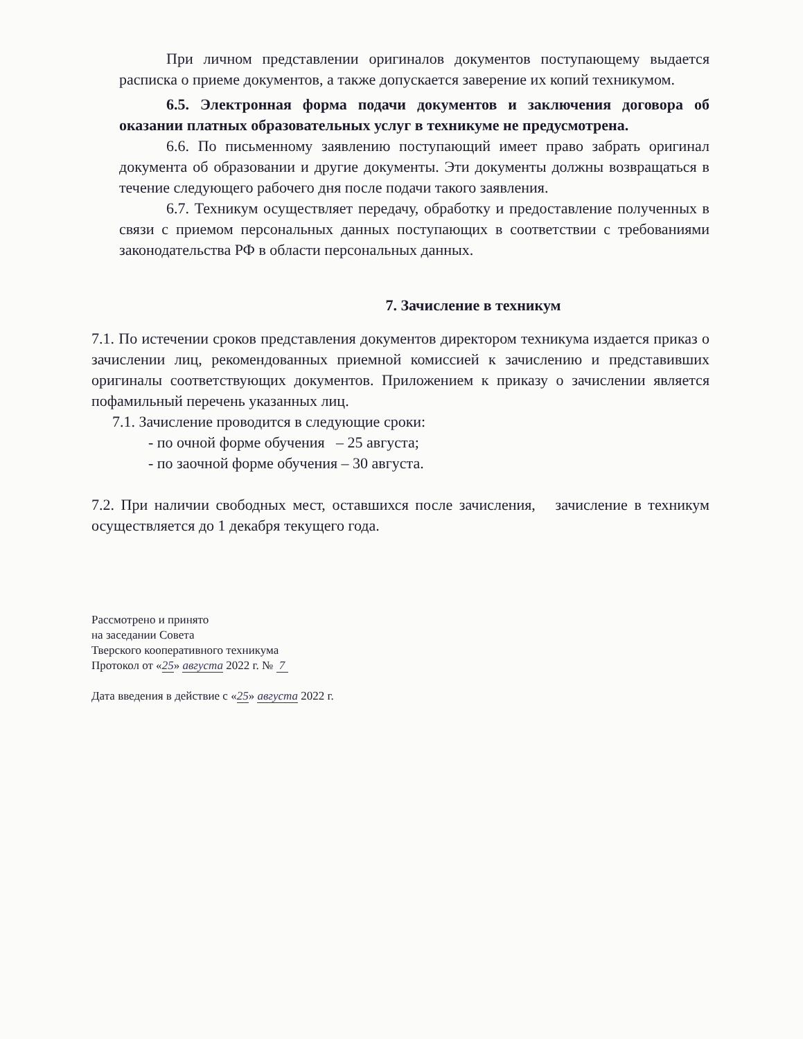При личном представлении оригиналов документов поступающему выдается расписка о приеме документов, а также допускается заверение их копий техникумом.
6.5. Электронная форма подачи документов и заключения договора об оказании платных образовательных услуг в техникуме не предусмотрена.
6.6. По письменному заявлению поступающий имеет право забрать оригинал документа об образовании и другие документы. Эти документы должны возвращаться в течение следующего рабочего дня после подачи такого заявления.
6.7. Техникум осуществляет передачу, обработку и предоставление полученных в связи с приемом персональных данных поступающих в соответствии с требованиями законодательства РФ в области персональных данных.
7. Зачисление в техникум
7.1. По истечении сроков представления документов директором техникума издается приказ о зачислении лиц, рекомендованных приемной комиссией к зачислению и представивших оригиналы соответствующих документов. Приложением к приказу о зачислении является пофамильный перечень указанных лиц.
7.1. Зачисление проводится в следующие сроки:
- по очной форме обучения – 25 августа;
- по заочной форме обучения – 30 августа.
7.2. При наличии свободных мест, оставшихся после зачисления, зачисление в техникум осуществляется до 1 декабря текущего года.
Рассмотрено и принято
на заседании Совета
Тверского кооперативного техникума
Протокол от «25» августа 2022 г. № 7
Дата введения в действие с «25» августа 2022 г.